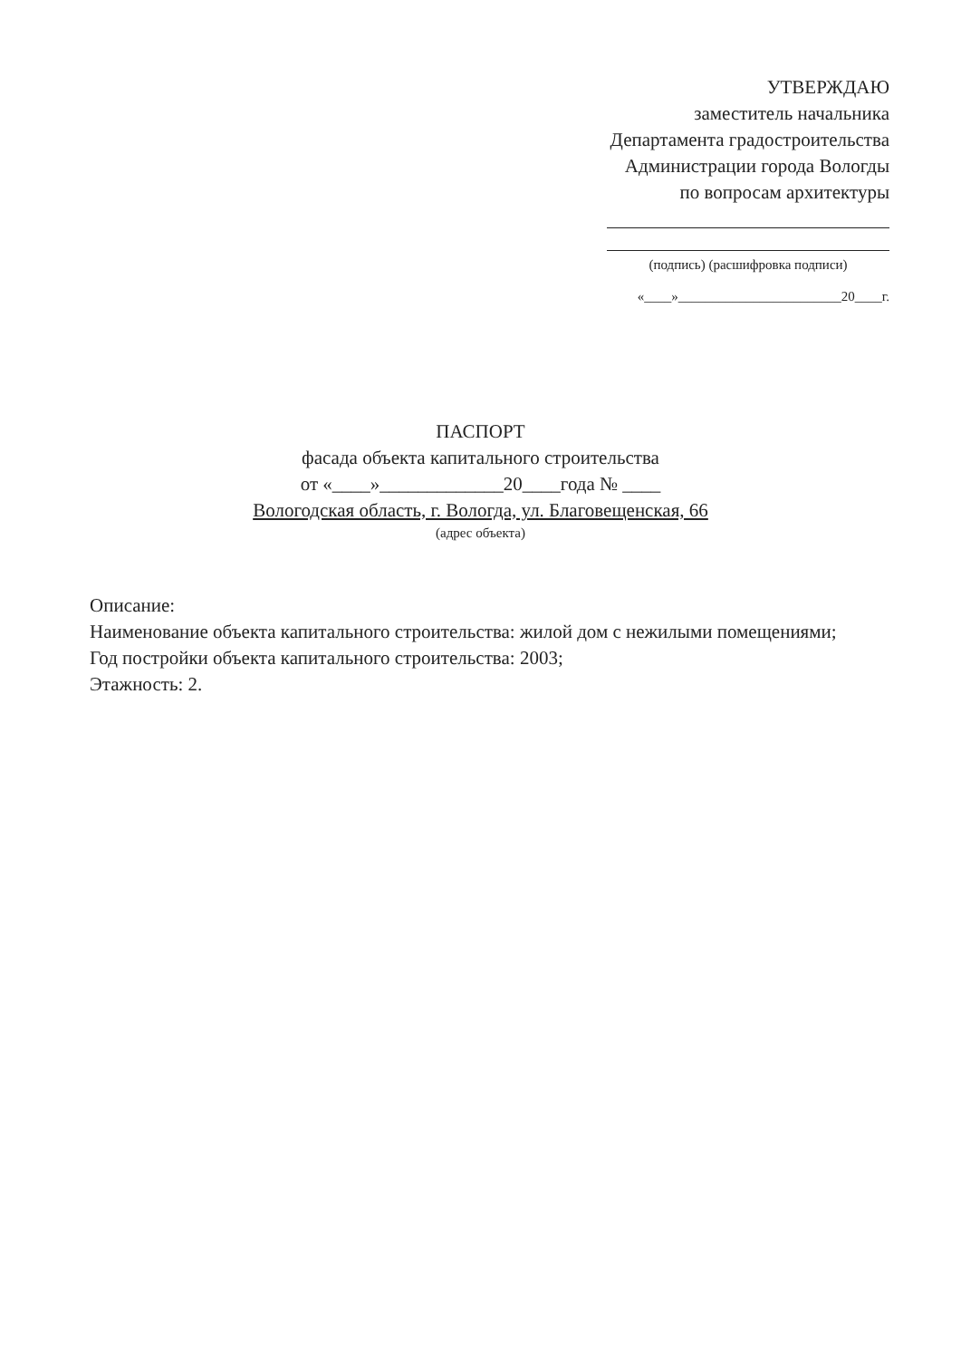УТВЕРЖДАЮ
заместитель начальника
Департамента градостроительства
Администрации города Вологды
по вопросам архитектуры
(подпись) (расшифровка подписи)
«____»________________________20____г.
ПАСПОРТ
фасада объекта капитального строительства
от «____»_____________20____года № ____
Вологодская область, г. Вологда, ул. Благовещенская, 66
(адрес объекта)
Описание:
Наименование объекта капитального строительства: жилой дом с нежилыми помещениями;
Год постройки объекта капитального строительства: 2003;
Этажность: 2.